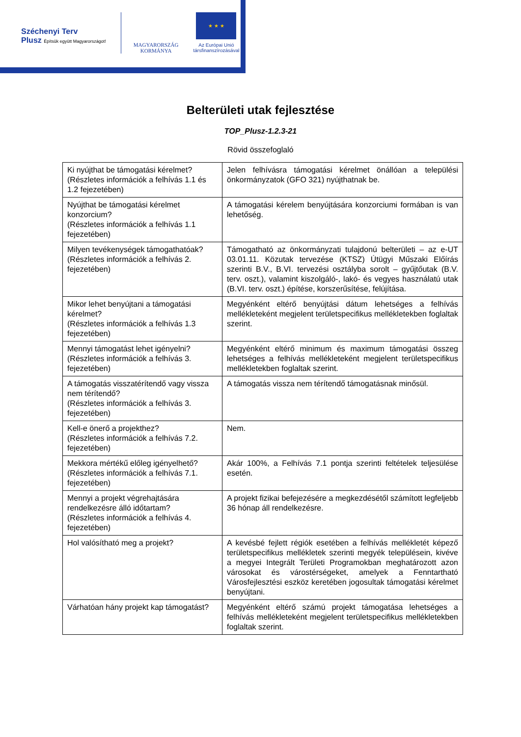Széchenyi Terv
Plusz Építsük együtt Magyarországot!
MAGYARORSZÁG
KORMÁNYA
★ ★ ★
Az Európai Unió
társfinanszírozásával
Belterületi utak fejlesztése
TOP_Plusz-1.2.3-21
Rövid összefoglaló
| Ki nyújthat be támogatási kérelmet? (Részletes információk a felhívás 1.1 és 1.2 fejezetében) | Jelen felhívásra támogatási kérelmet önállóan a települési önkormányzatok (GFO 321) nyújthatnak be. |
| Nyújthat be támogatási kérelmet konzorcium? (Részletes információk a felhívás 1.1 fejezetében) | A támogatási kérelem benyújtására konzorciumi formában is van lehetőség. |
| Milyen tevékenységek támogathatóak? (Részletes információk a felhívás 2. fejezetében) | Támogatható az önkormányzati tulajdonú belterületi – az e-UT 03.01.11. Közutak tervezése (KTSZ) Útügyi Műszaki Előírás szerinti B.V., B.VI. tervezési osztályba sorolt – gyűjtőutak (B.V. terv. oszt.), valamint kiszolgáló-, lakó- és vegyes használatú utak (B.VI. terv. oszt.) építése, korszerűsítése, felújítása. |
| Mikor lehet benyújtani a támogatási kérelmet? (Részletes információk a felhívás 1.3 fejezetében) | Megyénként eltérő benyújtási dátum lehetséges a felhívás mellékleteként megjelent területspecifikus mellékletekben foglaltak szerint. |
| Mennyi támogatást lehet igényelni? (Részletes információk a felhívás 3. fejezetében) | Megyénként eltérő minimum és maximum támogatási összeg lehetséges a felhívás mellékleteként megjelent területspecifikus mellékletekben foglaltak szerint. |
| A támogatás visszatérítendő vagy vissza nem térítendő? (Részletes információk a felhívás 3. fejezetében) | A támogatás vissza nem térítendő támogatásnak minősül. |
| Kell-e önerő a projekthez? (Részletes információk a felhívás 7.2. fejezetében) | Nem. |
| Mekkora mértékű előleg igényelhető? (Részletes információk a felhívás 7.1. fejezetében) | Akár 100%, a Felhívás 7.1 pontja szerinti feltételek teljesülése esetén. |
| Mennyi a projekt végrehajtására rendelkezésre álló időtartam? (Részletes információk a felhívás 4. fejezetében) | A projekt fizikai befejezésére a megkezdésétől számított legfeljebb 36 hónap áll rendelkezésre. |
| Hol valósítható meg a projekt? | A kevésbé fejlett régiók esetében a felhívás mellékletét képező területspecifikus mellékletek szerinti megyék településein, kivéve a megyei Integrált Területi Programokban meghatározott azon városokat és várostérségeket, amelyek a Fenntartható Városfejlesztési eszköz keretében jogosultak támogatási kérelmet benyújtani. |
| Várhatóan hány projekt kap támogatást? | Megyénként eltérő számú projekt támogatása lehetséges a felhívás mellékleteként megjelent területspecifikus mellékletekben foglaltak szerint. |